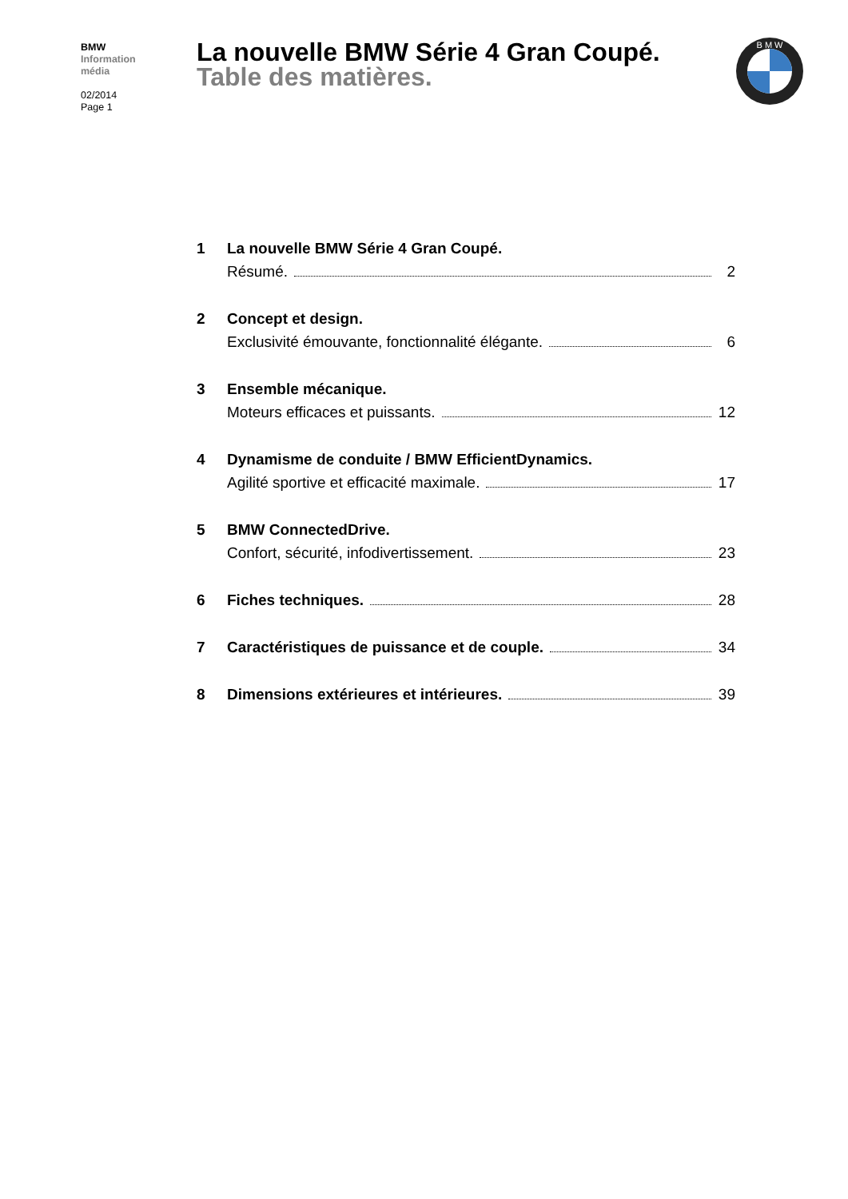BMW
Information
média
02/2014
Page 1
La nouvelle BMW Série 4 Gran Coupé.
Table des matières.
B M W
1 La nouvelle BMW Série 4 Gran Coupé.
Résumé. 2
2 Concept et design.
Exclusivité émouvante, fonctionnalité élégante. 6
3 Ensemble mécanique.
Moteurs efficaces et puissants. 12
4 Dynamisme de conduite / BMW EfficientDynamics.
Agilité sportive et efficacité maximale. 17
5 BMW ConnectedDrive.
Confort, sécurité, infodivertissement. 23
6 Fiches techniques. 28
7 Caractéristiques de puissance et de couple. 34
8 Dimensions extérieures et intérieures. 39